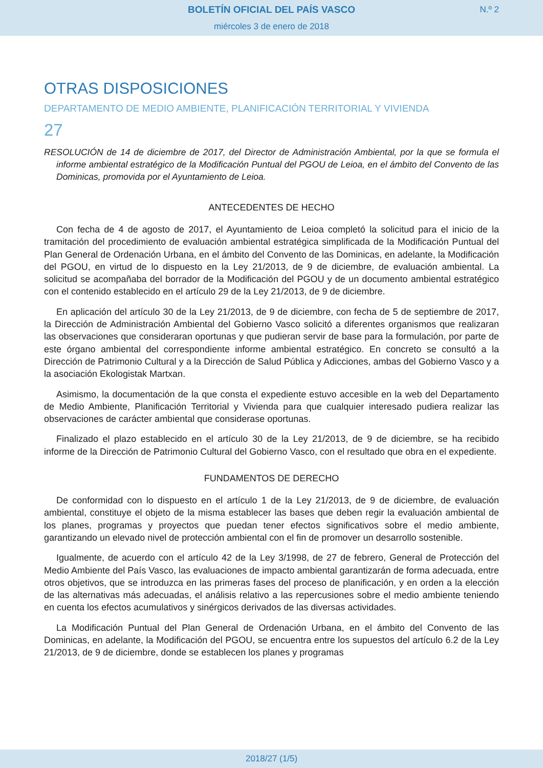BOLETÍN OFICIAL DEL PAÍS VASCO
miércoles 3 de enero de 2018
N.º 2
OTRAS DISPOSICIONES
DEPARTAMENTO DE MEDIO AMBIENTE, PLANIFICACIÓN TERRITORIAL Y VIVIENDA
27
RESOLUCIÓN de 14 de diciembre de 2017, del Director de Administración Ambiental, por la que se formula el informe ambiental estratégico de la Modificación Puntual del PGOU de Leioa, en el ámbito del Convento de las Dominicas, promovida por el Ayuntamiento de Leioa.
ANTECEDENTES DE HECHO
Con fecha de 4 de agosto de 2017, el Ayuntamiento de Leioa completó la solicitud para el inicio de la tramitación del procedimiento de evaluación ambiental estratégica simplificada de la Modificación Puntual del Plan General de Ordenación Urbana, en el ámbito del Convento de las Dominicas, en adelante, la Modificación del PGOU, en virtud de lo dispuesto en la Ley 21/2013, de 9 de diciembre, de evaluación ambiental. La solicitud se acompañaba del borrador de la Modificación del PGOU y de un documento ambiental estratégico con el contenido establecido en el artículo 29 de la Ley 21/2013, de 9 de diciembre.
En aplicación del artículo 30 de la Ley 21/2013, de 9 de diciembre, con fecha de 5 de septiembre de 2017, la Dirección de Administración Ambiental del Gobierno Vasco solicitó a diferentes organismos que realizaran las observaciones que consideraran oportunas y que pudieran servir de base para la formulación, por parte de este órgano ambiental del correspondiente informe ambiental estratégico. En concreto se consultó a la Dirección de Patrimonio Cultural y a la Dirección de Salud Pública y Adicciones, ambas del Gobierno Vasco y a la asociación Ekologistak Martxan.
Asimismo, la documentación de la que consta el expediente estuvo accesible en la web del Departamento de Medio Ambiente, Planificación Territorial y Vivienda para que cualquier interesado pudiera realizar las observaciones de carácter ambiental que considerase oportunas.
Finalizado el plazo establecido en el artículo 30 de la Ley 21/2013, de 9 de diciembre, se ha recibido informe de la Dirección de Patrimonio Cultural del Gobierno Vasco, con el resultado que obra en el expediente.
FUNDAMENTOS DE DERECHO
De conformidad con lo dispuesto en el artículo 1 de la Ley 21/2013, de 9 de diciembre, de evaluación ambiental, constituye el objeto de la misma establecer las bases que deben regir la evaluación ambiental de los planes, programas y proyectos que puedan tener efectos significativos sobre el medio ambiente, garantizando un elevado nivel de protección ambiental con el fin de promover un desarrollo sostenible.
Igualmente, de acuerdo con el artículo 42 de la Ley 3/1998, de 27 de febrero, General de Protección del Medio Ambiente del País Vasco, las evaluaciones de impacto ambiental garantizarán de forma adecuada, entre otros objetivos, que se introduzca en las primeras fases del proceso de planificación, y en orden a la elección de las alternativas más adecuadas, el análisis relativo a las repercusiones sobre el medio ambiente teniendo en cuenta los efectos acumulativos y sinérgicos derivados de las diversas actividades.
La Modificación Puntual del Plan General de Ordenación Urbana, en el ámbito del Convento de las Dominicas, en adelante, la Modificación del PGOU, se encuentra entre los supuestos del artículo 6.2 de la Ley 21/2013, de 9 de diciembre, donde se establecen los planes y programas
2018/27 (1/5)